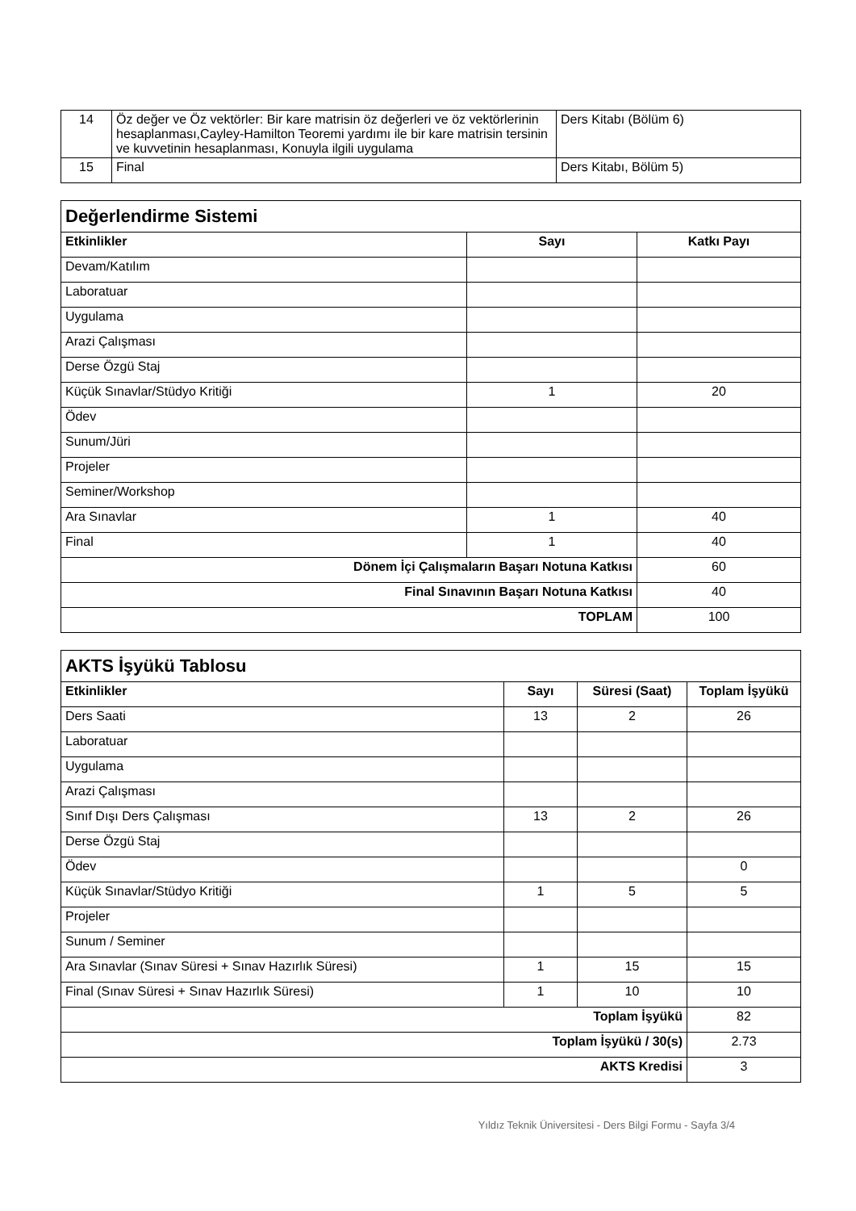| 14 | Öz değer ve Öz vektörler: Bir kare matrisin öz değerleri ve öz vektörlerinin hesaplanması,Cayley-Hamilton Teoremi yardımı ile bir kare matrisin tersinin ve kuvvetinin hesaplanması, Konuyla ilgili uygulama | Ders Kitabı (Bölüm 6) |
| 15 | Final | Ders Kitabı, Bölüm 5) |
| Değerlendirme Sistemi | | |
| Etkinlikler | Sayı | Katkı Payı |
| Devam/Katılım | | |
| Laboratuar | | |
| Uygulama | | |
| Arazi Çalışması | | |
| Derse Özgü Staj | | |
| Küçük Sınavlar/Stüdyo Kritiği | 1 | 20 |
| Ödev | | |
| Sunum/Jüri | | |
| Projeler | | |
| Seminer/Workshop | | |
| Ara Sınavlar | 1 | 40 |
| Final | 1 | 40 |
| Dönem İçi Çalışmaların Başarı Notuna Katkısı | | 60 |
| Final Sınavının Başarı Notuna Katkısı | | 40 |
| TOPLAM | | 100 |
| AKTS İşyükü Tablosu | | | |
| Etkinlikler | Sayı | Süresi (Saat) | Toplam İşyükü |
| Ders Saati | 13 | 2 | 26 |
| Laboratuar | | | |
| Uygulama | | | |
| Arazi Çalışması | | | |
| Sınıf Dışı Ders Çalışması | 13 | 2 | 26 |
| Derse Özgü Staj | | | |
| Ödev | | | 0 |
| Küçük Sınavlar/Stüdyo Kritiği | 1 | 5 | 5 |
| Projeler | | | |
| Sunum / Seminer | | | |
| Ara Sınavlar (Sınav Süresi + Sınav Hazırlık Süresi) | 1 | 15 | 15 |
| Final (Sınav Süresi + Sınav Hazırlık Süresi) | 1 | 10 | 10 |
| Toplam İşyükü | | | 82 |
| Toplam İşyükü / 30(s) | | | 2.73 |
| AKTS Kredisi | | | 3 |
Yıldız Teknik Üniversitesi - Ders Bilgi Formu - Sayfa 3/4